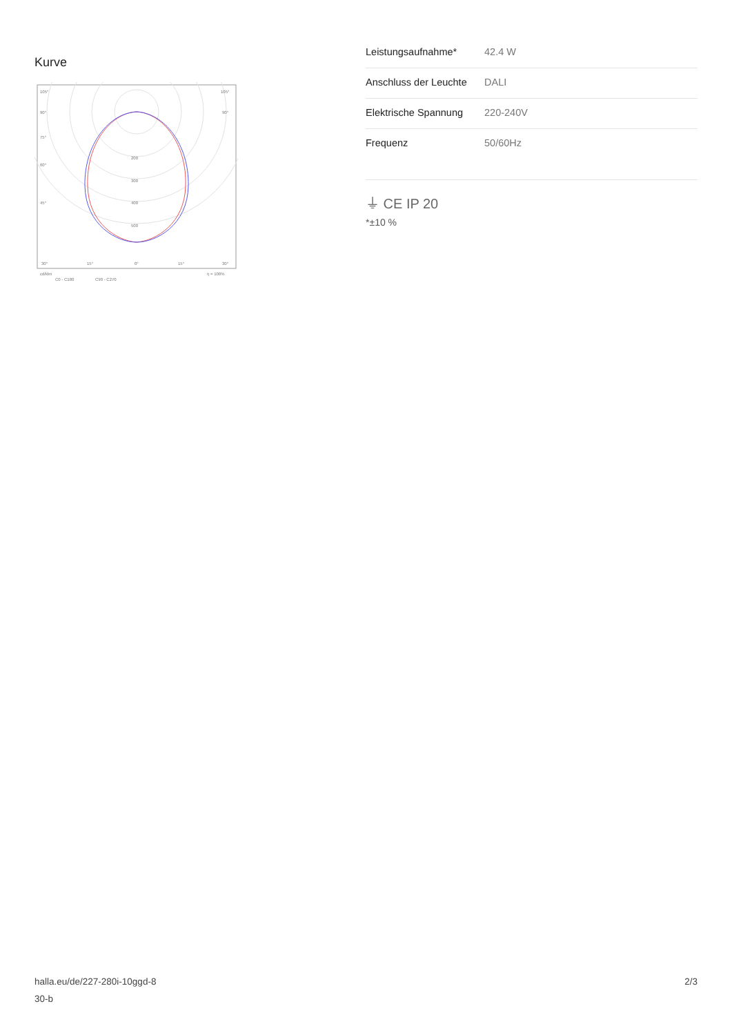Kurve
105°
105°
90°
90°
75°
60°
45°
200
300
400
500
30°
15°
0°
15°
30°
cd/klm
η = 100%
C0 - C180
C90 - C270
| Leistungsaufnahme* | 42.4 W |
| Anschluss der Leuchte | DALI |
| Elektrische Spannung | 220-240V |
| Frequenz | 50/60Hz |
⏚ CE IP 20
*±10 %
halla.eu/de/227-280i-10ggd-8
30-b
2/3